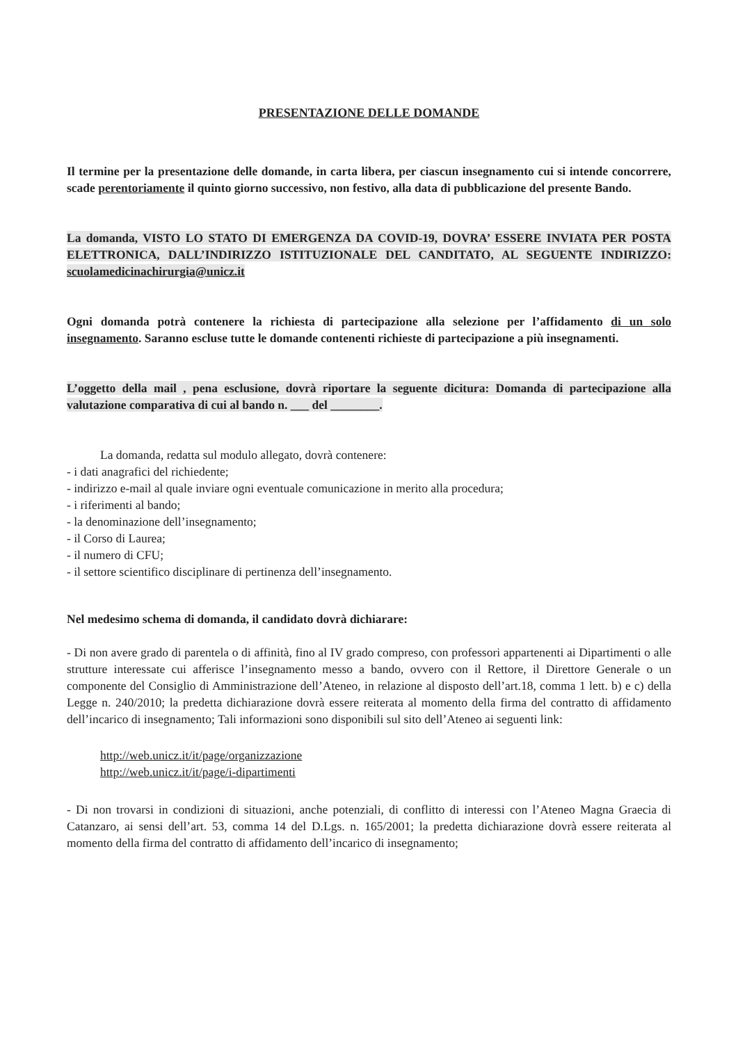PRESENTAZIONE DELLE DOMANDE
Il termine per la presentazione delle domande, in carta libera, per ciascun insegnamento cui si intende concorrere, scade perentoriamente il quinto giorno successivo, non festivo, alla data di pubblicazione del presente Bando.
La domanda, VISTO LO STATO DI EMERGENZA DA COVID-19, DOVRA’ ESSERE INVIATA PER POSTA ELETTRONICA, DALL’INDIRIZZO ISTITUZIONALE DEL CANDITATO, AL SEGUENTE INDIRIZZO: scuolamedicinachirurgia@unicz.it
Ogni domanda potrà contenere la richiesta di partecipazione alla selezione per l’affidamento di un solo insegnamento. Saranno escluse tutte le domande contenenti richieste di partecipazione a più insegnamenti.
L’oggetto della mail , pena esclusione, dovrà riportare la seguente dicitura: Domanda di partecipazione alla valutazione comparativa di cui al bando n. ___ del ________.
La domanda, redatta sul modulo allegato, dovrà contenere:
- i dati anagrafici del richiedente;
- indirizzo e-mail al quale inviare ogni eventuale comunicazione in merito alla procedura;
- i riferimenti al bando;
- la denominazione dell’insegnamento;
- il Corso di Laurea;
- il numero di CFU;
- il settore scientifico disciplinare di pertinenza dell’insegnamento.
Nel medesimo schema di domanda, il candidato dovrà dichiarare:
- Di non avere grado di parentela o di affinità, fino al IV grado compreso, con professori appartenenti ai Dipartimenti o alle strutture interessate cui afferisce l’insegnamento messo a bando, ovvero con il Rettore, il Direttore Generale o un componente del Consiglio di Amministrazione dell’Ateneo, in relazione al disposto dell’art.18, comma 1 lett. b) e c) della Legge n. 240/2010; la predetta dichiarazione dovrà essere reiterata al momento della firma del contratto di affidamento dell’incarico di insegnamento; Tali informazioni sono disponibili sul sito dell’Ateneo ai seguenti link:
http://web.unicz.it/it/page/organizzazione
http://web.unicz.it/it/page/i-dipartimenti
- Di non trovarsi in condizioni di situazioni, anche potenziali, di conflitto di interessi con l’Ateneo Magna Graecia di Catanzaro, ai sensi dell’art. 53, comma 14 del D.Lgs. n. 165/2001; la predetta dichiarazione dovrà essere reiterata al momento della firma del contratto di affidamento dell’incarico di insegnamento;